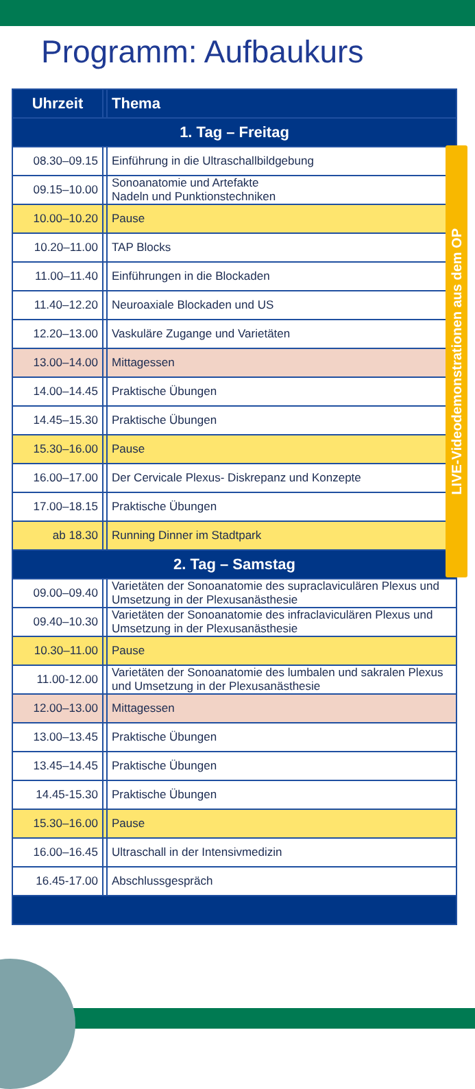Programm: Aufbaukurs
| Uhrzeit | | Thema |
| --- | --- | --- |
| 1. Tag – Freitag | | |
| 08.30–09.15 | | Einführung in die Ultraschallbildgebung |
| 09.15–10.00 | | Sonoanatomie und Artefakte Nadeln und Punktionstechniken |
| 10.00–10.20 | | Pause |
| 10.20–11.00 | | TAP Blocks |
| 11.00–11.40 | | Einführungen in die Blockaden |
| 11.40–12.20 | | Neuroaxiale Blockaden und US |
| 12.20–13.00 | | Vaskuläre Zugange und Varietäten |
| 13.00–14.00 | | Mittagessen |
| 14.00–14.45 | | Praktische Übungen |
| 14.45–15.30 | | Praktische Übungen |
| 15.30–16.00 | | Pause |
| 16.00–17.00 | | Der Cervicale Plexus- Diskrepanz und Konzepte |
| 17.00–18.15 | | Praktische Übungen |
| ab 18.30 | | Running Dinner im Stadtpark |
| 2. Tag – Samstag | | |
| 09.00–09.40 | | Varietäten der Sonoanatomie des supraclaviculären Plexus und Umsetzung in der Plexusanästhesie |
| 09.40–10.30 | | Varietäten der Sonoanatomie des infraclaviculären Plexus und Umsetzung in der Plexusanästhesie |
| 10.30–11.00 | | Pause |
| 11.00-12.00 | | Varietäten der Sonoanatomie des lumbalen und sakralen Plexus und Umsetzung in der Plexusanästhesie |
| 12.00–13.00 | | Mittagessen |
| 13.00–13.45 | | Praktische Übungen |
| 13.45–14.45 | | Praktische Übungen |
| 14.45-15.30 | | Praktische Übungen |
| 15.30–16.00 | | Pause |
| 16.00–16.45 | | Ultraschall in der Intensivmedizin |
| 16.45-17.00 | | Abschlussgespräch |
LIVE-Videodemonstrationen aus dem OP